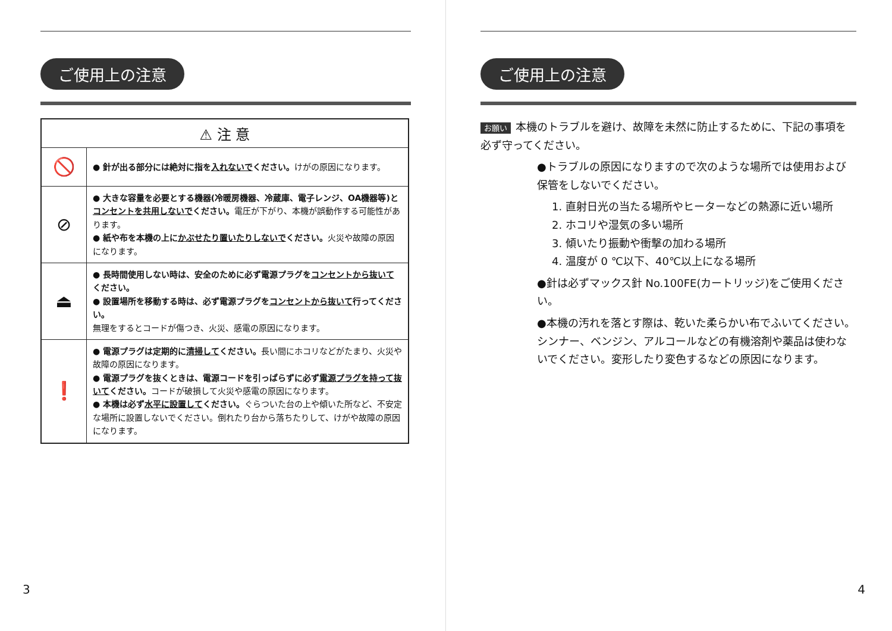ご使用上の注意
| ⚠ 注 意 | |
| --- | --- |
| 🚫 | ● 針が出る部分には絶対に指を 入れないで ください。 けがの原因になります。 |
| ⊘ | ● 大きな容量を必要とする機器(冷暖房機器、冷蔵庫、電子レンジ、OA機器等)と コンセントを共用しないで ください。 電圧が下がり、本機が誤動作する可能性があります。 ● 紙や布を本機の上に かぶせたり置いたりしないで ください。 火災や故障の原因になります。 |
| ⏏ | ● 長時間使用しない時は、安全のために必ず電源プラグを コンセントから抜いて ください。 ● 設置場所を移動する時は、必ず電源プラグを コンセントから抜いて 行ってください。 無理をするとコードが傷つき、火災、感電の原因になります。 |
| ❗ | ● 電源プラグは定期的に 清掃して ください。 長い間にホコリなどがたまり、火災や故障の原因になります。 ● 電源プラグを抜くときは、電源コードを引っぱらずに必ず 電源プラグを持って抜いて ください。 コードが破損して火災や感電の原因になります。 ● 本機は必ず 水平に設置して ください。 ぐらついた台の上や傾いた所など、不安定な場所に設置しないでください。倒れたり台から落ちたりして、けがや故障の原因になります。 |
3
ご使用上の注意
お願い 本機のトラブルを避け、故障を未然に防止するために、下記の事項を必ず守ってください。
●トラブルの原因になりますので次のような場所では使用および保管をしないでください。
1. 直射日光の当たる場所やヒーターなどの熱源に近い場所
2. ホコリや湿気の多い場所
3. 傾いたり振動や衝撃の加わる場所
4. 温度が 0 ℃以下、40℃以上になる場所
●針は必ずマックス針 No.100FE(カートリッジ)をご使用ください。
●本機の汚れを落とす際は、乾いた柔らかい布でふいてください。シンナー、ベンジン、アルコールなどの有機溶剤や薬品は使わないでください。変形したり変色するなどの原因になります。
4